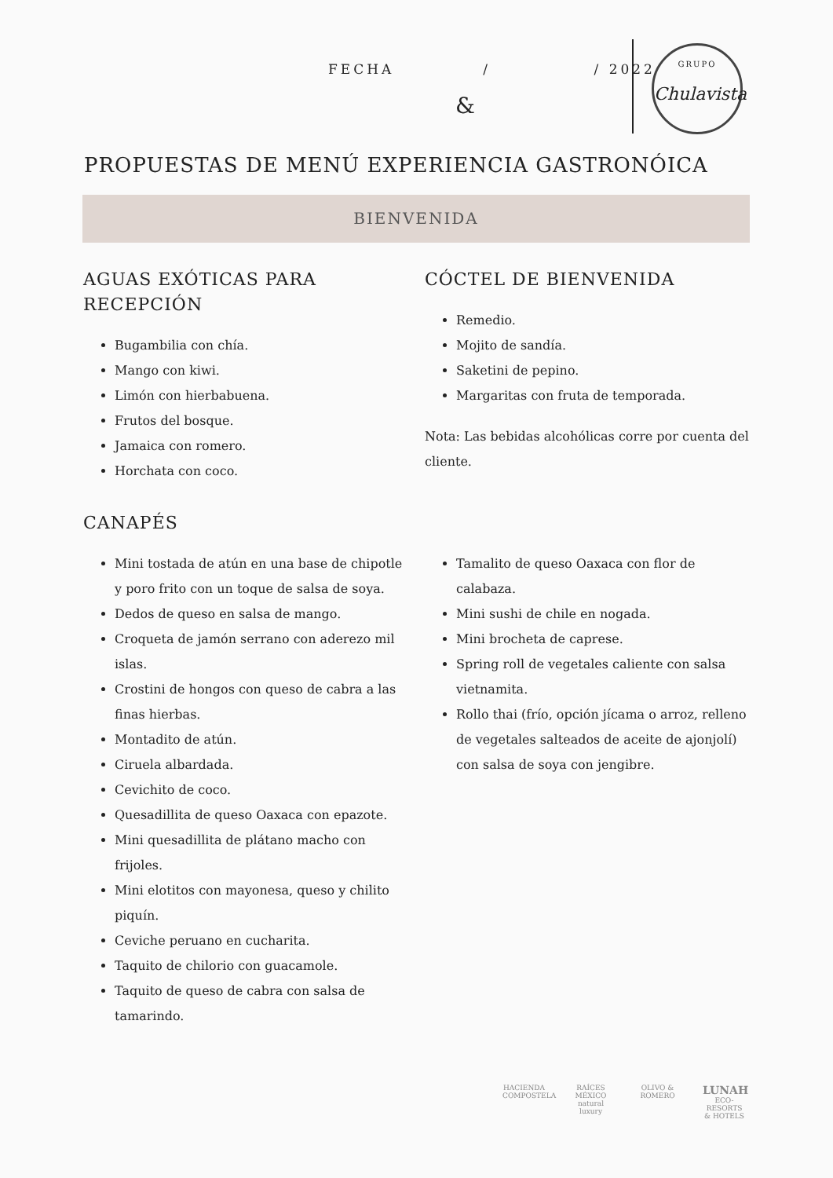FECHA / / 2022
&
GRUPO
Chulavista
PROPUESTAS DE MENÚ EXPERIENCIA GASTRONÓICA
BIENVENIDA
AGUAS EXÓTICAS PARA
RECEPCIÓN
Bugambilia con chía.
Mango con kiwi.
Limón con hierbabuena.
Frutos del bosque.
Jamaica con romero.
Horchata con coco.
CÓCTEL DE BIENVENIDA
Remedio.
Mojito de sandía.
Saketini de pepino.
Margaritas con fruta de temporada.
Nota: Las bebidas alcohólicas corre por cuenta del cliente.
CANAPÉS
Mini tostada de atún en una base de chipotle y poro frito con un toque de salsa de soya.
Dedos de queso en salsa de mango.
Croqueta de jamón serrano con aderezo mil islas.
Crostini de hongos con queso de cabra a las finas hierbas.
Montadito de atún.
Ciruela albardada.
Cevichito de coco.
Quesadillita de queso Oaxaca con epazote.
Mini quesadillita de plátano macho con frijoles.
Mini elotitos con mayonesa, queso y chilito piquín.
Ceviche peruano en cucharita.
Taquito de chilorio con guacamole.
Taquito de queso de cabra con salsa de tamarindo.
Tamalito de queso Oaxaca con flor de calabaza.
Mini sushi de chile en nogada.
Mini brocheta de caprese.
Spring roll de vegetales caliente con salsa vietnamita.
Rollo thai (frío, opción jícama o arroz, relleno de vegetales salteados de aceite de ajonjolí) con salsa de soya con jengibre.
HACIENDA COMPOSTELA
RAÍCES MÉXICO natural luxury
OLIVO & ROMERO
LUNAH
ECO-RESORTS & HOTELS